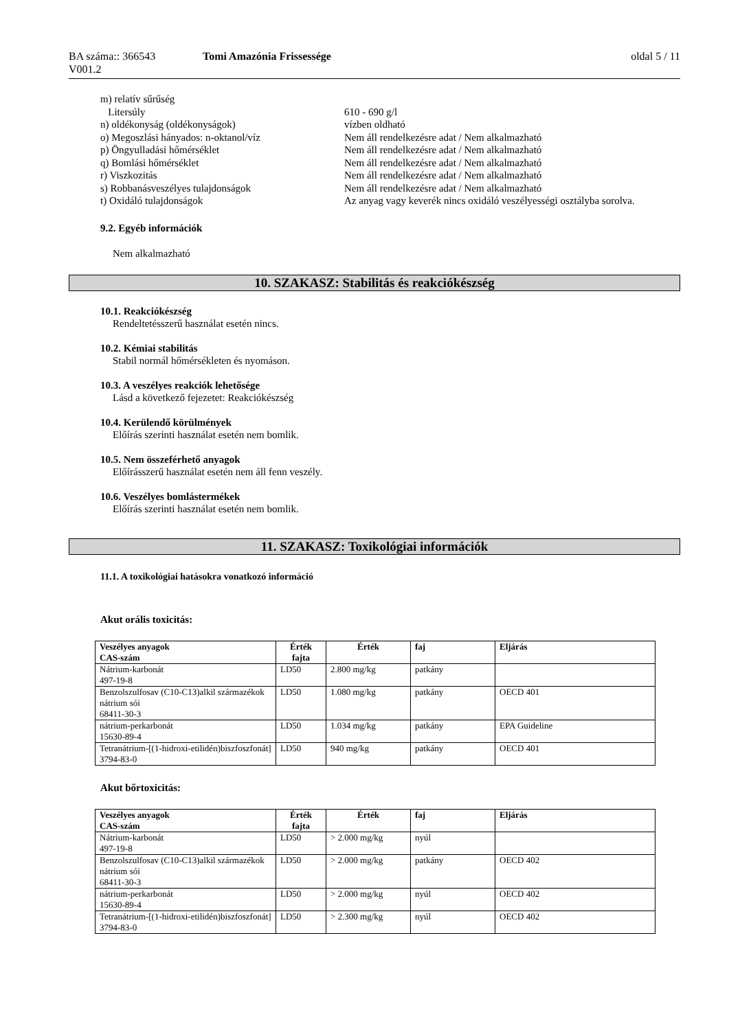BA száma:: 366543
V001.2
Tomi Amazónia Frissessége oldal 5 / 11
| m) relatív sűrűség | |
| Litersúly | 610 - 690 g/l |
| n) oldékonyság (oldékonyságok) | vízben oldható |
| o) Megoszlási hányados: n-oktanol/víz | Nem áll rendelkezésre adat / Nem alkalmazható |
| p) Öngyulladási hőmérséklet | Nem áll rendelkezésre adat / Nem alkalmazható |
| q) Bomlási hőmérséklet | Nem áll rendelkezésre adat / Nem alkalmazható |
| r) Viszkozitás | Nem áll rendelkezésre adat / Nem alkalmazható |
| s) Robbanásveszélyes tulajdonságok | Nem áll rendelkezésre adat / Nem alkalmazható |
| t) Oxidáló tulajdonságok | Az anyag vagy keverék nincs oxidáló veszélyességi osztályba sorolva. |
9.2. Egyéb információk
Nem alkalmazható
10. SZAKASZ: Stabilitás és reakciókészség
10.1. Reakciókészség
Rendeltetésszerű használat esetén nincs.
10.2. Kémiai stabilitás
Stabil normál hőmérsékleten és nyomáson.
10.3. A veszélyes reakciók lehetősége
Lásd a következő fejezetet: Reakciókészség
10.4. Kerülendő körülmények
Előírás szerinti használat esetén nem bomlik.
10.5. Nem összeférhető anyagok
Előírásszerű használat esetén nem áll fenn veszély.
10.6. Veszélyes bomlástermékek
Előírás szerinti használat esetén nem bomlik.
11. SZAKASZ: Toxikológiai információk
11.1. A toxikológiai hatásokra vonatkozó információ
Akut orális toxicitás:
| Veszélyes anyagok CAS-szám | Érték fajta | Érték | faj | Eljárás |
| --- | --- | --- | --- | --- |
| Nátrium-karbonát 497-19-8 | LD50 | 2.800 mg/kg | patkány | |
| Benzolszulfosav (C10-C13)alkil származékok nátrium sói 68411-30-3 | LD50 | 1.080 mg/kg | patkány | OECD 401 |
| nátrium-perkarbonát 15630-89-4 | LD50 | 1.034 mg/kg | patkány | EPA Guideline |
| Tetranátrium-[(1-hidroxi-etilidén)biszfoszfonát] 3794-83-0 | LD50 | 940 mg/kg | patkány | OECD 401 |
Akut bőrtoxicitás:
| Veszélyes anyagok CAS-szám | Érték fajta | Érték | faj | Eljárás |
| --- | --- | --- | --- | --- |
| Nátrium-karbonát 497-19-8 | LD50 | > 2.000 mg/kg | nyúl | |
| Benzolszulfosav (C10-C13)alkil származékok nátrium sói 68411-30-3 | LD50 | > 2.000 mg/kg | patkány | OECD 402 |
| nátrium-perkarbonát 15630-89-4 | LD50 | > 2.000 mg/kg | nyúl | OECD 402 |
| Tetranátrium-[(1-hidroxi-etilidén)biszfoszfonát] 3794-83-0 | LD50 | > 2.300 mg/kg | nyúl | OECD 402 |